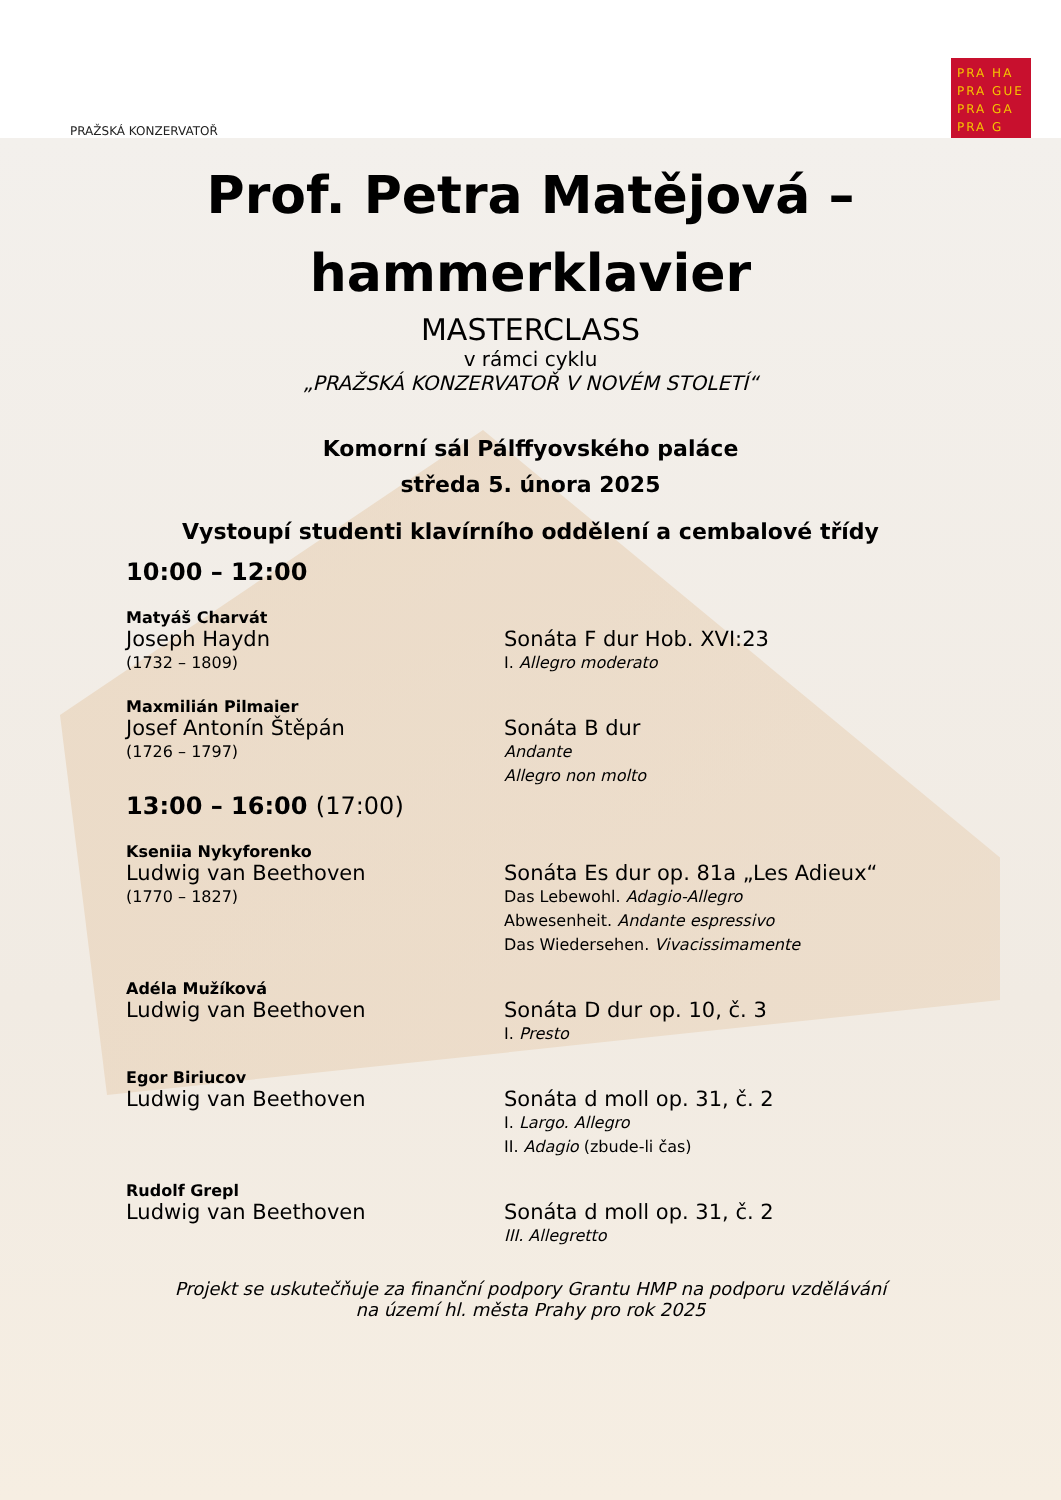PRAŽSKÁ KONZERVATOŘ
PRA HA
PRA GUE
PRA GA
PRA G
Prof. Petra Matějová –
hammerklavier
MASTERCLASS
v rámci cyklu
„PRAŽSKÁ KONZERVATOŘ V NOVÉM STOLETÍ“
Komorní sál Pálffyovského paláce
středa 5. února 2025
Vystoupí studenti klavírního oddělení a cembalové třídy
10:00 – 12:00
Matyáš Charvát
Joseph Haydn
(1732 – 1809)
Sonáta F dur Hob. XVI:23
I. Allegro moderato
Maxmilián Pilmaier
Josef Antonín Štěpán
(1726 – 1797)
Sonáta B dur
Andante
Allegro non molto
13:00 – 16:00 (17:00)
Kseniia Nykyforenko
Ludwig van Beethoven
(1770 – 1827)
Sonáta Es dur op. 81a „Les Adieux“
Das Lebewohl. Adagio-Allegro
Abwesenheit. Andante espressivo
Das Wiedersehen. Vivacissimamente
Adéla Mužíková
Ludwig van Beethoven
Sonáta D dur op. 10, č. 3
I. Presto
Egor Biriucov
Ludwig van Beethoven
Sonáta d moll op. 31, č. 2
I. Largo. Allegro
II. Adagio (zbude-li čas)
Rudolf Grepl
Ludwig van Beethoven
Sonáta d moll op. 31, č. 2
III. Allegretto
Projekt se uskutečňuje za finanční podpory Grantu HMP na podporu vzdělávání
na území hl. města Prahy pro rok 2025